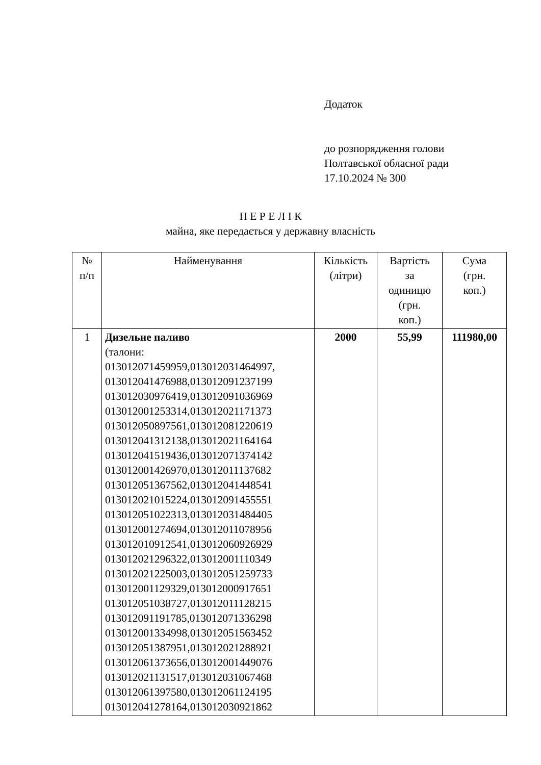Додаток
до розпорядження голови
Полтавської обласної ради
17.10.2024 № 300
П Е Р Е Л І К
майна, яке передається у державну власність
| № п/п | Найменування | Кількість (літри) | Вартість за одиницю (грн. коп.) | Сума (грн. коп.) |
| --- | --- | --- | --- | --- |
| 1 | Дизельне паливо (талони: 013012071459959,013012031464997, 013012041476988,013012091237199 013012030976419,013012091036969 013012001253314,013012021171373 013012050897561,013012081220619 013012041312138,013012021164164 013012041519436,013012071374142 013012001426970,013012011137682 013012051367562,013012041448541 013012021015224,013012091455551 013012051022313,013012031484405 013012001274694,013012011078956 013012010912541,013012060926929 013012021296322,013012001110349 013012021225003,013012051259733 013012001129329,013012000917651 013012051038727,013012011128215 013012091191785,013012071336298 013012001334998,013012051563452 013012051387951,013012021288921 013012061373656,013012001449076 013012021131517,013012031067468 013012061397580,013012061124195 013012041278164,013012030921862 | 2000 | 55,99 | 111980,00 |